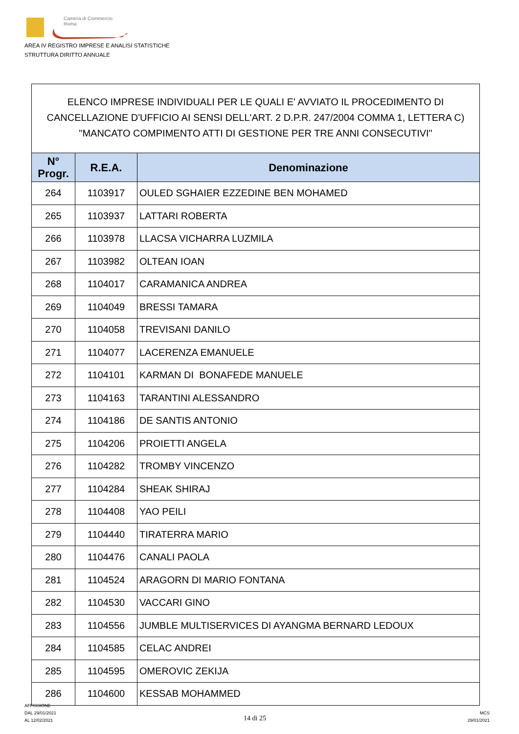Camera di Commercio
Roma
AREA IV REGISTRO IMPRESE E ANALISI STATISTICHE
STRUTTURA DIRITTO ANNUALE
ELENCO IMPRESE INDIVIDUALI PER LE QUALI E' AVVIATO IL PROCEDIMENTO DI CANCELLAZIONE D'UFFICIO AI SENSI DELL'ART. 2 D.P.R. 247/2004 COMMA 1, LETTERA C) "MANCATO COMPIMENTO ATTI DI GESTIONE PER TRE ANNI CONSECUTIVI"
| N° Progr. | R.E.A. | Denominazione |
| --- | --- | --- |
| 264 | 1103917 | OULED SGHAIER EZZEDINE BEN MOHAMED |
| 265 | 1103937 | LATTARI ROBERTA |
| 266 | 1103978 | LLACSA VICHARRA LUZMILA |
| 267 | 1103982 | OLTEAN IOAN |
| 268 | 1104017 | CARAMANICA ANDREA |
| 269 | 1104049 | BRESSI TAMARA |
| 270 | 1104058 | TREVISANI DANILO |
| 271 | 1104077 | LACERENZA EMANUELE |
| 272 | 1104101 | KARMAN DI BONAFEDE MANUELE |
| 273 | 1104163 | TARANTINI ALESSANDRO |
| 274 | 1104186 | DE SANTIS ANTONIO |
| 275 | 1104206 | PROIETTI ANGELA |
| 276 | 1104282 | TROMBY VINCENZO |
| 277 | 1104284 | SHEAK SHIRAJ |
| 278 | 1104408 | YAO PEILI |
| 279 | 1104440 | TIRATERRA MARIO |
| 280 | 1104476 | CANALI PAOLA |
| 281 | 1104524 | ARAGORN DI MARIO FONTANA |
| 282 | 1104530 | VACCARI GINO |
| 283 | 1104556 | JUMBLE MULTISERVICES DI AYANGMA BERNARD LEDOUX |
| 284 | 1104585 | CELAC ANDREI |
| 285 | 1104595 | OMEROVIC ZEKIJA |
| 286 | 1104600 | KESSAB MOHAMMED |
AFFISSIONE
DAL 29/01/2021
AL 12/02/2021
14 di 25
MCS
29/01/2021